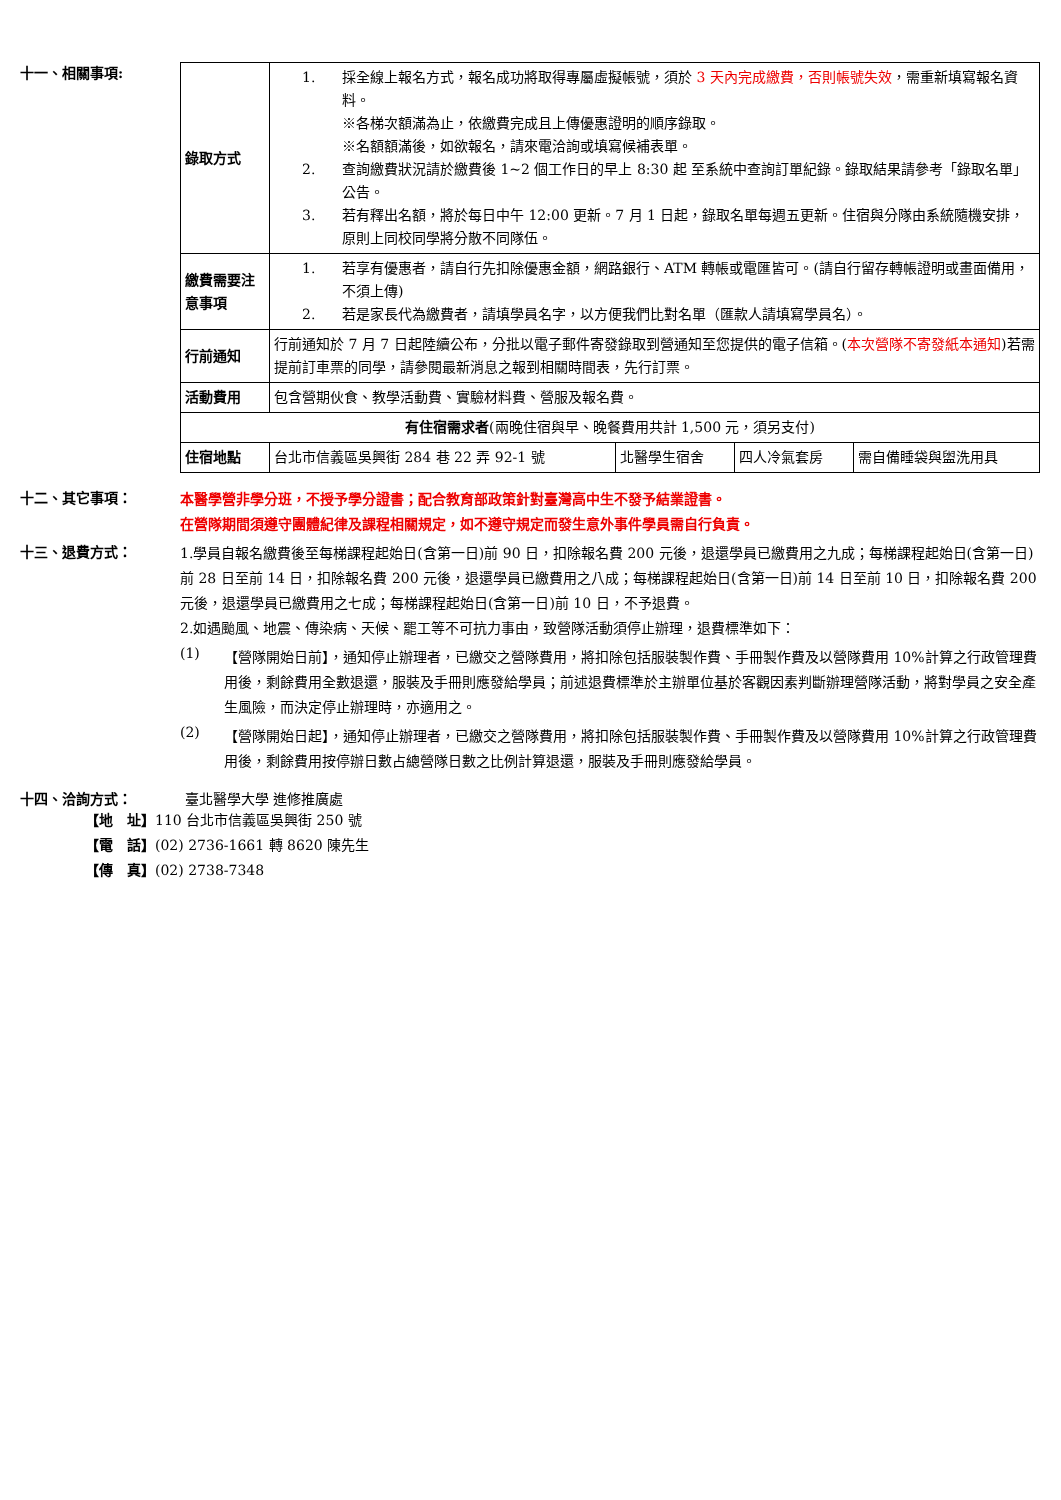十一、相關事項:
| 錄取方式 | 1. 採全線上報名方式，報名成功將取得專屬虛擬帳號，須於 3 天內完成繳費，否則帳號失效 ，需重新填寫報名資料。 ※各梯次額滿為止，依繳費完成且上傳優惠證明的順序錄取。 ※名額額滿後，如欲報名，請來電洽詢或填寫候補表單。 2. 查詢繳費狀況請於繳費後 1~2 個工作日的早上 8:30 起 至系統中查詢訂單紀錄。錄取結果請參考「錄取名單」公告。 3. 若有釋出名額，將於每日中午 12:00 更新。7 月 1 日起，錄取名單每週五更新。住宿與分隊由系統隨機安排，原則上同校同學將分散不同隊伍。 | | | |
| 繳費需要注意事項 | 1. 若享有優惠者，請自行先扣除優惠金額，網路銀行、ATM 轉帳或電匯皆可。(請自行留存轉帳證明或畫面備用，不須上傳) 2. 若是家長代為繳費者，請填學員名字，以方便我們比對名單（匯款人請填寫學員名）。 | | | |
| 行前通知 | 行前通知於 7 月 7 日起陸續公布，分批以電子郵件寄發錄取到營通知至您提供的電子信箱。( 本次營隊不寄發紙本通知 )若需提前訂車票的同學，請參閱最新消息之報到相關時間表，先行訂票。 | | | |
| 活動費用 | 包含營期伙食、教學活動費、實驗材料費、營服及報名費。 | | | |
| 有住宿需求者 (兩晚住宿與早、晚餐費用共計 1,500 元，須另支付) | | | | |
| 住宿地點 | 台北市信義區吳興街 284 巷 22 弄 92-1 號 | 北醫學生宿舍 | 四人冷氣套房 | 需自備睡袋與盥洗用具 |
十二、其它事項：
本醫學營非學分班，不授予學分證書；配合教育部政策針對臺灣高中生不發予結業證書。
在營隊期間須遵守團體紀律及課程相關規定，如不遵守規定而發生意外事件學員需自行負責。
十三、退費方式：
1.學員自報名繳費後至每梯課程起始日(含第一日)前 90 日，扣除報名費 200 元後，退還學員已繳費用之九成；每梯課程起始日(含第一日)前 28 日至前 14 日，扣除報名費 200 元後，退還學員已繳費用之八成；每梯課程起始日(含第一日)前 14 日至前 10 日，扣除報名費 200 元後，退還學員已繳費用之七成；每梯課程起始日(含第一日)前 10 日，不予退費。
2.如遇颱風、地震、傳染病、天候、罷工等不可抗力事由，致營隊活動須停止辦理，退費標準如下：
(1)
【營隊開始日前】，通知停止辦理者，已繳交之營隊費用，將扣除包括服裝製作費、手冊製作費及以營隊費用 10%計算之行政管理費用後，剩餘費用全數退還，服裝及手冊則應發給學員；前述退費標準於主辦單位基於客觀因素判斷辦理營隊活動，將對學員之安全產生風險，而決定停止辦理時，亦適用之。
(2)
【營隊開始日起】，通知停止辦理者，已繳交之營隊費用，將扣除包括服裝製作費、手冊製作費及以營隊費用 10%計算之行政管理費用後，剩餘費用按停辦日數占總營隊日數之比例計算退還，服裝及手冊則應發給學員。
十四、洽詢方式： 臺北醫學大學 進修推廣處
【地　址】110 台北市信義區吳興街 250 號
【電　話】(02) 2736-1661 轉 8620 陳先生
【傳　真】(02) 2738-7348